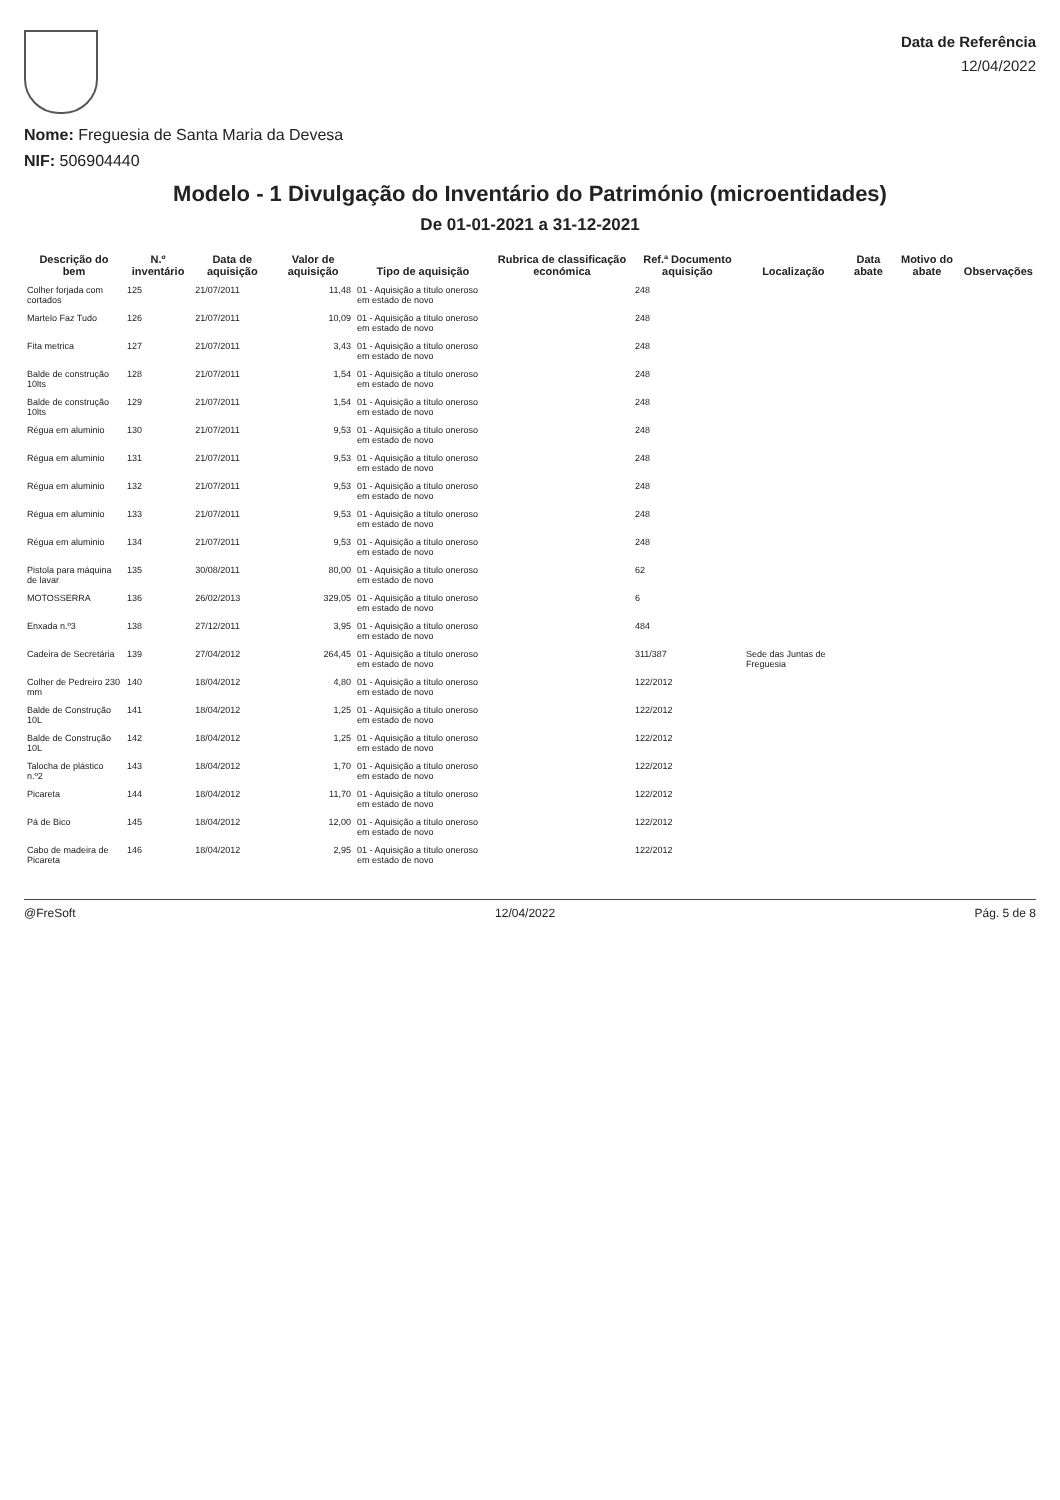Nome: Freguesia de Santa Maria da Devesa
NIF: 506904440
Data de Referência
12/04/2022
Modelo - 1 Divulgação do Inventário do Património (microentidades)
De 01-01-2021 a 31-12-2021
| Descrição do bem | N.º inventário | Data de aquisição | Valor de aquisição | Tipo de aquisição | Rubrica de classificação económica | Ref.ª Documento aquisição | Localização | Data abate | Motivo do abate | Observações |
| --- | --- | --- | --- | --- | --- | --- | --- | --- | --- | --- |
| Colher forjada com cortados | 125 | 21/07/2011 | 11,48 | 01 - Aquisição a título oneroso em estado de novo | | 248 | | | | |
| Martelo Faz Tudo | 126 | 21/07/2011 | 10,09 | 01 - Aquisição a título oneroso em estado de novo | | 248 | | | | |
| Fita metrica | 127 | 21/07/2011 | 3,43 | 01 - Aquisição a título oneroso em estado de novo | | 248 | | | | |
| Balde de construção 10lts | 128 | 21/07/2011 | 1,54 | 01 - Aquisição a título oneroso em estado de novo | | 248 | | | | |
| Balde de construção 10lts | 129 | 21/07/2011 | 1,54 | 01 - Aquisição a título oneroso em estado de novo | | 248 | | | | |
| Régua em aluminio | 130 | 21/07/2011 | 9,53 | 01 - Aquisição a título oneroso em estado de novo | | 248 | | | | |
| Régua em aluminio | 131 | 21/07/2011 | 9,53 | 01 - Aquisição a título oneroso em estado de novo | | 248 | | | | |
| Régua em aluminio | 132 | 21/07/2011 | 9,53 | 01 - Aquisição a título oneroso em estado de novo | | 248 | | | | |
| Régua em aluminio | 133 | 21/07/2011 | 9,53 | 01 - Aquisição a título oneroso em estado de novo | | 248 | | | | |
| Régua em aluminio | 134 | 21/07/2011 | 9,53 | 01 - Aquisição a título oneroso em estado de novo | | 248 | | | | |
| Pistola para máquina de lavar | 135 | 30/08/2011 | 80,00 | 01 - Aquisição a título oneroso em estado de novo | | 62 | | | | |
| MOTOSSERRA | 136 | 26/02/2013 | 329,05 | 01 - Aquisição a título oneroso em estado de novo | | 6 | | | | |
| Enxada n.º3 | 138 | 27/12/2011 | 3,95 | 01 - Aquisição a título oneroso em estado de novo | | 484 | | | | |
| Cadeira de Secretária | 139 | 27/04/2012 | 264,45 | 01 - Aquisição a título oneroso em estado de novo | | 311/387 | Sede das Juntas de Freguesia | | | |
| Colher de Pedreiro 230 mm | 140 | 18/04/2012 | 4,80 | 01 - Aquisição a título oneroso em estado de novo | | 122/2012 | | | | |
| Balde de Construção 10L | 141 | 18/04/2012 | 1,25 | 01 - Aquisição a título oneroso em estado de novo | | 122/2012 | | | | |
| Balde de Construção 10L | 142 | 18/04/2012 | 1,25 | 01 - Aquisição a título oneroso em estado de novo | | 122/2012 | | | | |
| Talocha de plástico n.º2 | 143 | 18/04/2012 | 1,70 | 01 - Aquisição a título oneroso em estado de novo | | 122/2012 | | | | |
| Picareta | 144 | 18/04/2012 | 11,70 | 01 - Aquisição a título oneroso em estado de novo | | 122/2012 | | | | |
| Pá de Bico | 145 | 18/04/2012 | 12,00 | 01 - Aquisição a título oneroso em estado de novo | | 122/2012 | | | | |
| Cabo de madeira de Picareta | 146 | 18/04/2012 | 2,95 | 01 - Aquisição a título oneroso em estado de novo | | 122/2012 | | | | |
@FreSoft 12/04/2022 Pág. 5 de 8